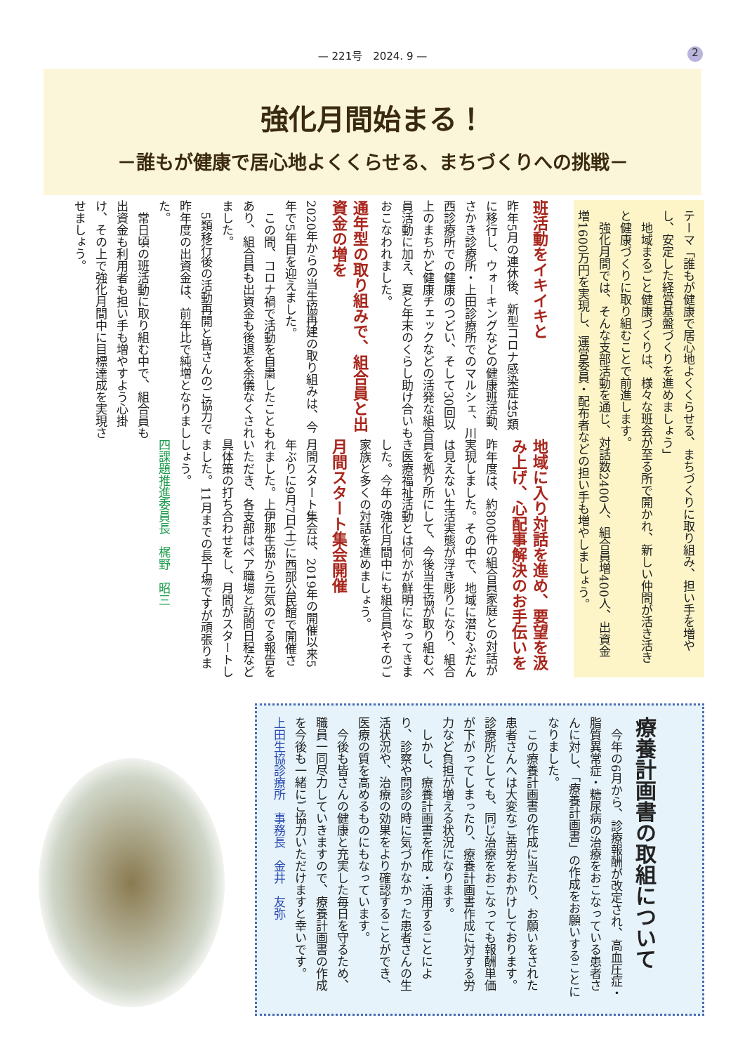— 221号　2024. 9 —
2
強化月間始まる！
－誰もが健康で居心地よくくらせる、まちづくりへの挑戦－
テーマ「誰もが健康で居心地よくくらせる、まちづくりに取り組み、担い手を増やし、安定した経営基盤づくりを進めましょう」
　地域まるごと健康づくりは、様々な班会が至る所で開かれ、新しい仲間が活き活きと健康づくりに取り組むことで前進します。
　強化月間では、そんな支部活動を通じ、対話数2400人、組合員増400人、出資金増1600万円を実現し、運営委員・配布者などの担い手も増やしましょう。
班活動をイキイキと
昨年5月の連休後、新型コロナ感染症は5類に移行し、ウォーキングなどの健康班活動、さかき診療所・上田診療所でのマルシェ、川西診療所での健康のつどい、そして30回以上のまちかど健康チェックなどの活発な組合員活動に加え、夏と年末のくらし助け合いもおこなわれました。
通年型の取り組みで、組合員と出資金の増を
2020年からの当生協再建の取り組みは、今年で5年目を迎えました。
　この間、コロナ禍で活動を自粛したこともあり、組合員も出資金も後退を余儀なくされました。
　5類移行後の活動再開と皆さんのご協力で昨年度の出資金は、前年比で純増となりました。
　常日頃の班活動に取り組む中で、組合員も出資金も利用者も担い手も増やすよう心掛け、その上で強化月間中に目標達成を実現させましょう。
地域に入り対話を進め、要望を汲み上げ、心配事解決のお手伝いを
昨年度は、約800件の組合員家庭との対話が実現しました。その中で、地域に潜むふだんは見えない生活実態が浮き彫りになり、組合員を拠り所にして、今後当生協が取り組むべき医療福祉活動とは何かが鮮明になってきました。今年の強化月間中にも組合員やそのご家族と多くの対話を進めましょう。
月間スタート集会開催
月間スタート集会は、2019年の開催以来5年ぶりに9月7日(土)に西部公民館で開催されました。上伊那生協から元気のでる報告をいただき、各支部はペア職場と訪問日程など具体策の打ち合わせをし、月間がスタートしました。11月までの長丁場ですが頑張りましょう。
四課題推進委員長　梶野　昭三
療養計画書の取組について
　今年の6月から、診療報酬が改定され、高血圧症・脂質異常症・糖尿病の治療をおこなっている患者さんに対し、「療養計画書」の作成をお願いすることになりました。
　この療養計画書の作成に当たり、お願いをされた患者さんへは大変なご苦労をおかけしております。診療所としても、同じ治療をおこなっても報酬単価が下がってしまったり、療養計画書作成に対する労力など負担が増える状況になります。
　しかし、療養計画書を作成・活用することにより、診察や問診の時に気づかなかった患者さんの生活状況や、治療の効果をより確認することができ、医療の質を高めるものにもなっています。
　今後も皆さんの健康と充実した毎日を守るため、職員一同尽力していきますので、療養計画書の作成を今後も一緒にご協力いただけますと幸いです。
上田生協診療所　事務長　金井　友弥